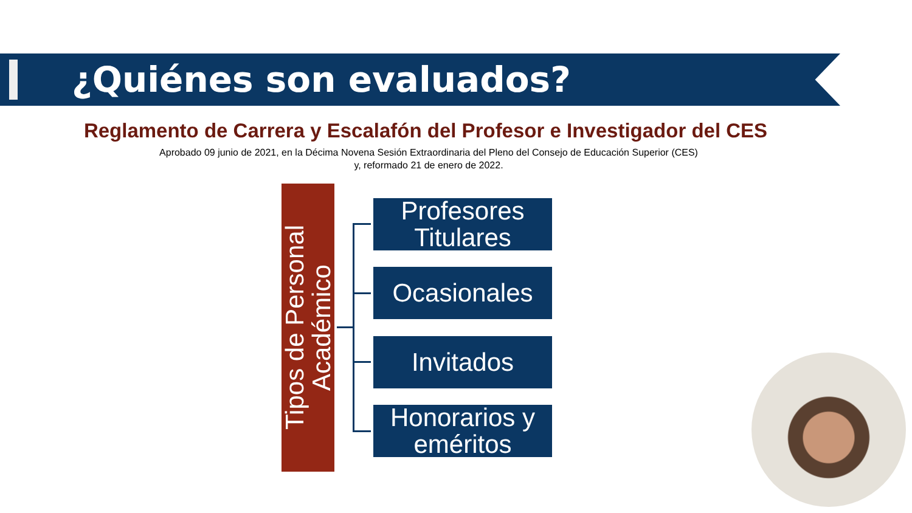¿Quiénes son evaluados?
Reglamento de Carrera y Escalafón del Profesor e Investigador del CES
Aprobado 09 junio de 2021, en la Décima Novena Sesión Extraordinaria del Pleno del Consejo de Educación Superior (CES)
y, reformado 21 de enero de 2022.
Tipos de Personal Académico
Profesores Titulares
Ocasionales
Invitados
Honorarios y eméritos